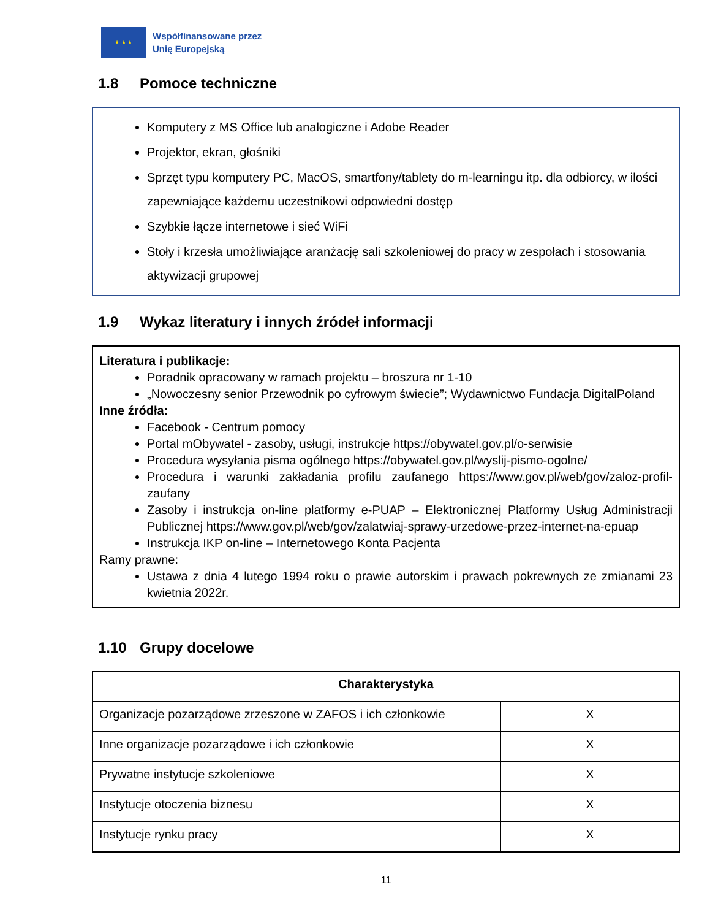★ ★ ★
Współfinansowane przez
Unię Europejską
1.8 Pomoce techniczne
Komputery z MS Office lub analogiczne i Adobe Reader
Projektor, ekran, głośniki
Sprzęt typu komputery PC, MacOS, smartfony/tablety do m-learningu itp. dla odbiorcy, w ilości zapewniające każdemu uczestnikowi odpowiedni dostęp
Szybkie łącze internetowe i sieć WiFi
Stoły i krzesła umożliwiające aranżację sali szkoleniowej do pracy w zespołach i stosowania aktywizacji grupowej
1.9 Wykaz literatury i innych źródeł informacji
Literatura i publikacje:
Poradnik opracowany w ramach projektu – broszura nr 1-10
„Nowoczesny senior Przewodnik po cyfrowym świecie”; Wydawnictwo Fundacja DigitalPoland
Inne źródła:
Facebook - Centrum pomocy
Portal mObywatel - zasoby, usługi, instrukcje https://obywatel.gov.pl/o-serwisie
Procedura wysyłania pisma ogólnego https://obywatel.gov.pl/wyslij-pismo-ogolne/
Procedura i warunki zakładania profilu zaufanego https://www.gov.pl/web/gov/zaloz-profil-zaufany
Zasoby i instrukcja on-line platformy e-PUAP – Elektronicznej Platformy Usług Administracji Publicznej https://www.gov.pl/web/gov/zalatwiaj-sprawy-urzedowe-przez-internet-na-epuap
Instrukcja IKP on-line – Internetowego Konta Pacjenta
Ramy prawne:
Ustawa z dnia 4 lutego 1994 roku o prawie autorskim i prawach pokrewnych ze zmianami 23 kwietnia 2022r.
1.10 Grupy docelowe
| Charakterystyka | |
| --- | --- |
| Organizacje pozarządowe zrzeszone w ZAFOS i ich członkowie | X |
| Inne organizacje pozarządowe i ich członkowie | X |
| Prywatne instytucje szkoleniowe | X |
| Instytucje otoczenia biznesu | X |
| Instytucje rynku pracy | X |
11